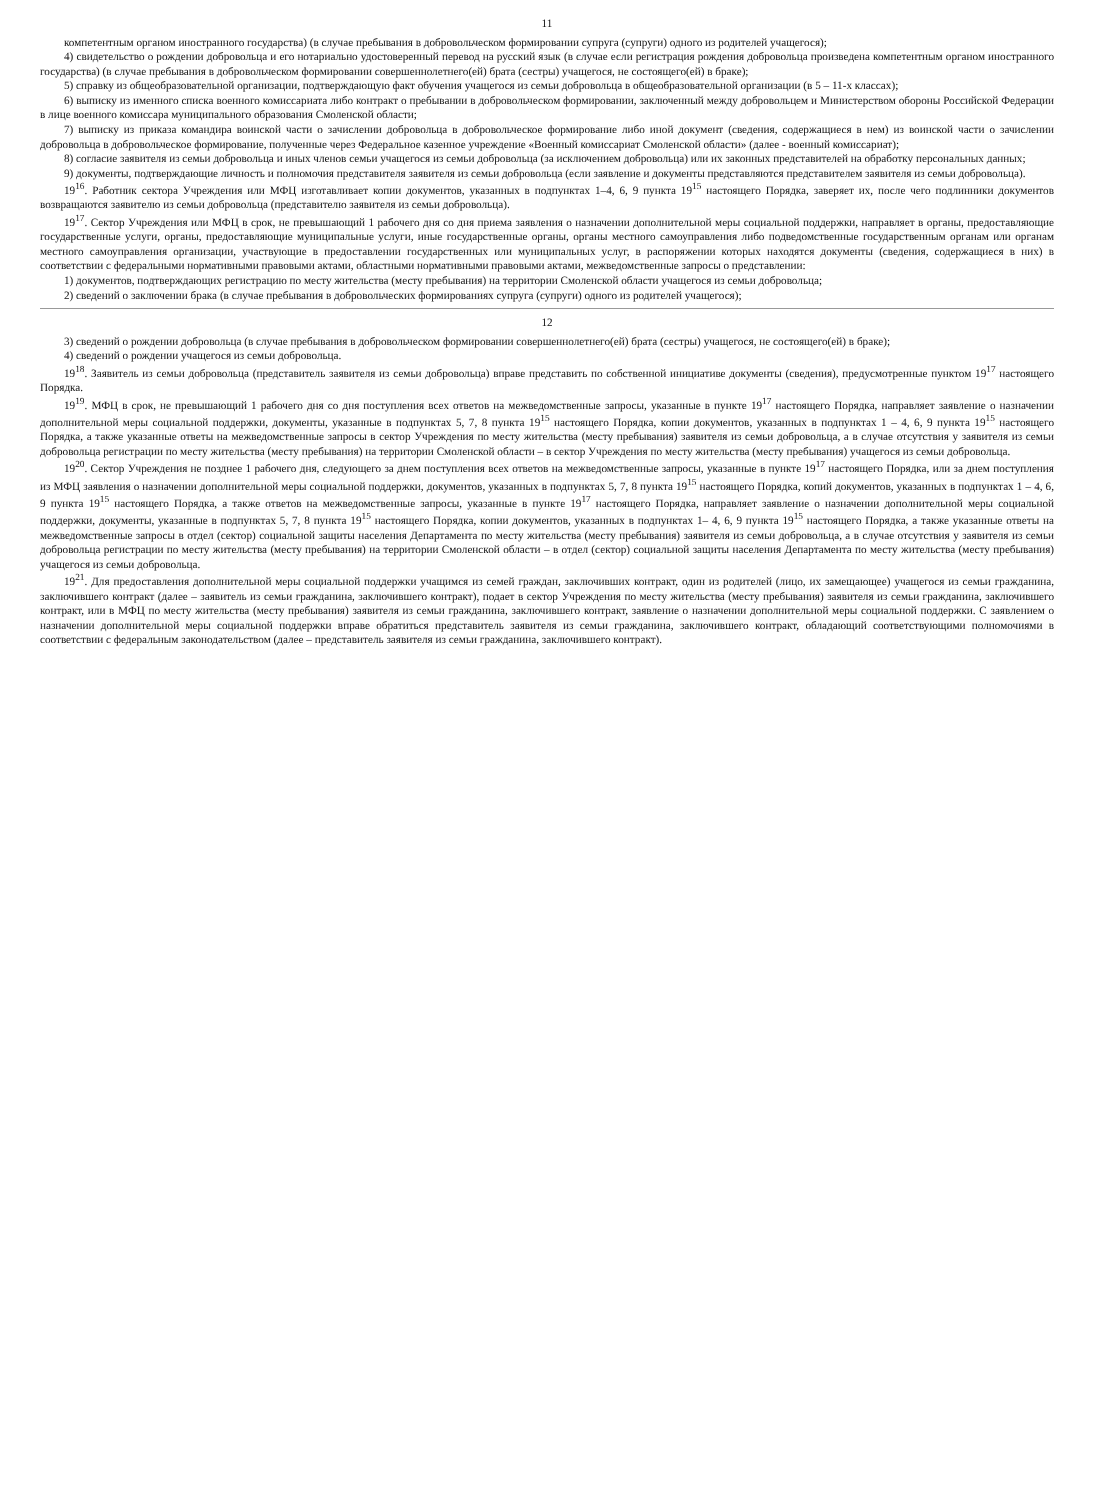11
компетентным органом иностранного государства) (в случае пребывания в добровольческом формировании супруга (супруги) одного из родителей учащегося);
4) свидетельство о рождении добровольца и его нотариально удостоверенный перевод на русский язык (в случае если регистрация рождения добровольца произведена компетентным органом иностранного государства) (в случае пребывания в добровольческом формировании совершеннолетнего(ей) брата (сестры) учащегося, не состоящего(ей) в браке);
5) справку из общеобразовательной организации, подтверждающую факт обучения учащегося из семьи добровольца в общеобразовательной организации (в 5 – 11-х классах);
6) выписку из именного списка военного комиссариата либо контракт о пребывании в добровольческом формировании, заключенный между добровольцем и Министерством обороны Российской Федерации в лице военного комиссара муниципального образования Смоленской области;
7) выписку из приказа командира воинской части о зачислении добровольца в добровольческое формирование либо иной документ (сведения, содержащиеся в нем) из воинской части о зачислении добровольца в добровольческое формирование, полученные через Федеральное казенное учреждение «Военный комиссариат Смоленской области» (далее - военный комиссариат);
8) согласие заявителя из семьи добровольца и иных членов семьи учащегося из семьи добровольца (за исключением добровольца) или их законных представителей на обработку персональных данных;
9) документы, подтверждающие личность и полномочия представителя заявителя из семьи добровольца (если заявление и документы представляются представителем заявителя из семьи добровольца).
19<sup>16</sup>. Работник сектора Учреждения или МФЦ изготавливает копии документов, указанных в подпунктах 1–4, 6, 9 пункта 19<sup>15</sup> настоящего Порядка, заверяет их, после чего подлинники документов возвращаются заявителю из семьи добровольца (представителю заявителя из семьи добровольца).
19<sup>17</sup>. Сектор Учреждения или МФЦ в срок, не превышающий 1 рабочего дня со дня приема заявления о назначении дополнительной меры социальной поддержки, направляет в органы, предоставляющие государственные услуги, органы, предоставляющие муниципальные услуги, иные государственные органы, органы местного самоуправления либо подведомственные государственным органам или органам местного самоуправления организации, участвующие в предоставлении государственных или муниципальных услуг, в распоряжении которых находятся документы (сведения, содержащиеся в них) в соответствии с федеральными нормативными правовыми актами, областными нормативными правовыми актами, межведомственные запросы о представлении:
1) документов, подтверждающих регистрацию по месту жительства (месту пребывания) на территории Смоленской области учащегося из семьи добровольца;
2) сведений о заключении брака (в случае пребывания в добровольческих формированиях супруга (супруги) одного из родителей учащегося);
12
3) сведений о рождении добровольца (в случае пребывания в добровольческом формировании совершеннолетнего(ей) брата (сестры) учащегося, не состоящего(ей) в браке);
4) сведений о рождении учащегося из семьи добровольца.
19<sup>18</sup>. Заявитель из семьи добровольца (представитель заявителя из семьи добровольца) вправе представить по собственной инициативе документы (сведения), предусмотренные пунктом 19<sup>17</sup> настоящего Порядка.
19<sup>19</sup>. МФЦ в срок, не превышающий 1 рабочего дня со дня поступления всех ответов на межведомственные запросы, указанные в пункте 19<sup>17</sup> настоящего Порядка, направляет заявление о назначении дополнительной меры социальной поддержки, документы, указанные в подпунктах 5, 7, 8 пункта 19<sup>15</sup> настоящего Порядка, копии документов, указанных в подпунктах 1 – 4, 6, 9 пункта 19<sup>15</sup> настоящего Порядка, а также указанные ответы на межведомственные запросы в сектор Учреждения по месту жительства (месту пребывания) заявителя из семьи добровольца, а в случае отсутствия у заявителя из семьи добровольца регистрации по месту жительства (месту пребывания) на территории Смоленской области – в сектор Учреждения по месту жительства (месту пребывания) учащегося из семьи добровольца.
19<sup>20</sup>. Сектор Учреждения не позднее 1 рабочего дня, следующего за днем поступления всех ответов на межведомственные запросы, указанные в пункте 19<sup>17</sup> настоящего Порядка, или за днем поступления из МФЦ заявления о назначении дополнительной меры социальной поддержки, документов, указанных в подпунктах 5, 7, 8 пункта 19<sup>15</sup> настоящего Порядка, копий документов, указанных в подпунктах 1 – 4, 6, 9 пункта 19<sup>15</sup> настоящего Порядка, а также ответов на межведомственные запросы, указанные в пункте 19<sup>17</sup> настоящего Порядка, направляет заявление о назначении дополнительной меры социальной поддержки, документы, указанные в подпунктах 5, 7, 8 пункта 19<sup>15</sup> настоящего Порядка, копии документов, указанных в подпунктах 1– 4, 6, 9 пункта 19<sup>15</sup> настоящего Порядка, а также указанные ответы на межведомственные запросы в отдел (сектор) социальной защиты населения Департамента по месту жительства (месту пребывания) заявителя из семьи добровольца, а в случае отсутствия у заявителя из семьи добровольца регистрации по месту жительства (месту пребывания) на территории Смоленской области – в отдел (сектор) социальной защиты населения Департамента по месту жительства (месту пребывания) учащегося из семьи добровольца.
19<sup>21</sup>. Для предоставления дополнительной меры социальной поддержки учащимся из семей граждан, заключивших контракт, один из родителей (лицо, их замещающее) учащегося из семьи гражданина, заключившего контракт (далее – заявитель из семьи гражданина, заключившего контракт), подает в сектор Учреждения по месту жительства (месту пребывания) заявителя из семьи гражданина, заключившего контракт, или в МФЦ по месту жительства (месту пребывания) заявителя из семьи гражданина, заключившего контракт, заявление о назначении дополнительной меры социальной поддержки. С заявлением о назначении дополнительной меры социальной поддержки вправе обратиться представитель заявителя из семьи гражданина, заключившего контракт, обладающий соответствующими полномочиями в соответствии с федеральным законодательством (далее – представитель заявителя из семьи гражданина, заключившего контракт).